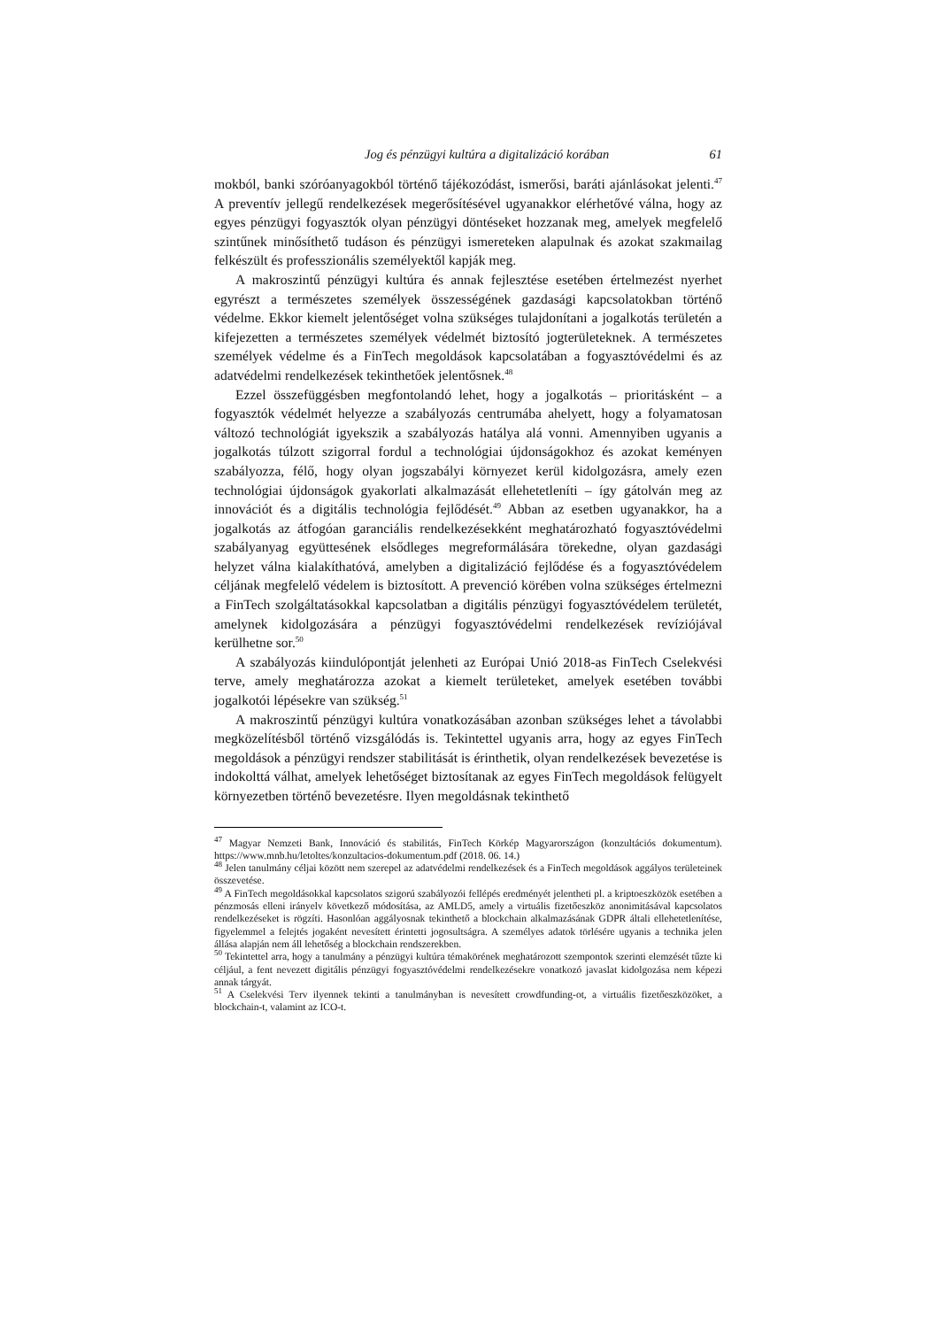Jog és pénzügyi kultúra a digitalizáció korában 61
mokból, banki szóróanyagokból történő tájékozódást, ismerősi, baráti ajánlásokat jelenti.<sup>47</sup> A preventív jellegű rendelkezések megerősítésével ugyanakkor elérhetővé válna, hogy az egyes pénzügyi fogyasztók olyan pénzügyi döntéseket hozzanak meg, amelyek megfelelő szintűnek minősíthető tudáson és pénzügyi ismereteken alapulnak és azokat szakmailag felkészült és professzionális személyektől kapják meg.
A makroszintű pénzügyi kultúra és annak fejlesztése esetében értelmezést nyerhet egyrészt a természetes személyek összességének gazdasági kapcsolatokban történő védelme. Ekkor kiemelt jelentőséget volna szükséges tulajdonítani a jogalkotás területén a kifejezetten a természetes személyek védelmét biztosító jogterületeknek. A természetes személyek védelme és a FinTech megoldások kapcsolatában a fogyasztóvédelmi és az adatvédelmi rendelkezések tekinthetőek jelentősnek.<sup>48</sup>
Ezzel összefüggésben megfontolandó lehet, hogy a jogalkotás – prioritásként – a fogyasztók védelmét helyezze a szabályozás centrumába ahelyett, hogy a folyamatosan változó technológiát igyekszik a szabályozás hatálya alá vonni. Amennyiben ugyanis a jogalkotás túlzott szigorral fordul a technológiai újdonságokhoz és azokat keményen szabályozza, félő, hogy olyan jogszabályi környezet kerül kidolgozásra, amely ezen technológiai újdonságok gyakorlati alkalmazását ellehetetleníti – így gátolván meg az innovációt és a digitális technológia fejlődését.<sup>49</sup> Abban az esetben ugyanakkor, ha a jogalkotás az átfogóan garanciális rendelkezésekként meghatározható fogyasztóvédelmi szabályanyag együttesének elsődleges megreformálására törekedne, olyan gazdasági helyzet válna kialakíthatóvá, amelyben a digitalizáció fejlődése és a fogyasztóvédelem céljának megfelelő védelem is biztosított. A prevenció körében volna szükséges értelmezni a FinTech szolgáltatásokkal kapcsolatban a digitális pénzügyi fogyasztóvédelem területét, amelynek kidolgozására a pénzügyi fogyasztóvédelmi rendelkezések revíziójával kerülhetne sor.<sup>50</sup>
A szabályozás kiindulópontját jelenheti az Európai Unió 2018-as FinTech Cselekvési terve, amely meghatározza azokat a kiemelt területeket, amelyek esetében további jogalkotói lépésekre van szükség.<sup>51</sup>
A makroszintű pénzügyi kultúra vonatkozásában azonban szükséges lehet a távolabbi megközelítésből történő vizsgálódás is. Tekintettel ugyanis arra, hogy az egyes FinTech megoldások a pénzügyi rendszer stabilitását is érinthetik, olyan rendelkezések bevezetése is indokolttá válhat, amelyek lehetőséget biztosítanak az egyes FinTech megoldások felügyelt környezetben történő bevezetésre. Ilyen megoldásnak tekinthető
<sup>47</sup> Magyar Nemzeti Bank, Innováció és stabilitás, FinTech Körkép Magyarországon (konzultációs dokumentum). https://www.mnb.hu/letoltes/konzultacios-dokumentum.pdf (2018. 06. 14.)
<sup>48</sup> Jelen tanulmány céljai között nem szerepel az adatvédelmi rendelkezések és a FinTech megoldások aggályos területeinek összevetése.
<sup>49</sup> A FinTech megoldásokkal kapcsolatos szigorú szabályozói fellépés eredményét jelentheti pl. a kriptoeszközök esetében a pénzmosás elleni irányelv következő módosítása, az AMLD5, amely a virtuális fizetőeszköz anonimitásával kapcsolatos rendelkezéseket is rögzíti. Hasonlóan aggályosnak tekinthető a blockchain alkalmazásának GDPR általi ellehetetlenítése, figyelemmel a felejtés jogaként nevesített érintetti jogosultságra. A személyes adatok törlésére ugyanis a technika jelen állása alapján nem áll lehetőség a blockchain rendszerekben.
<sup>50</sup> Tekintettel arra, hogy a tanulmány a pénzügyi kultúra témakörének meghatározott szempontok szerinti elemzését tűzte ki céljául, a fent nevezett digitális pénzügyi fogyasztóvédelmi rendelkezésekre vonatkozó javaslat kidolgozása nem képezi annak tárgyát.
<sup>51</sup> A Cselekvési Terv ilyennek tekinti a tanulmányban is nevesített crowdfunding-ot, a virtuális fizetőeszközöket, a blockchain-t, valamint az ICO-t.